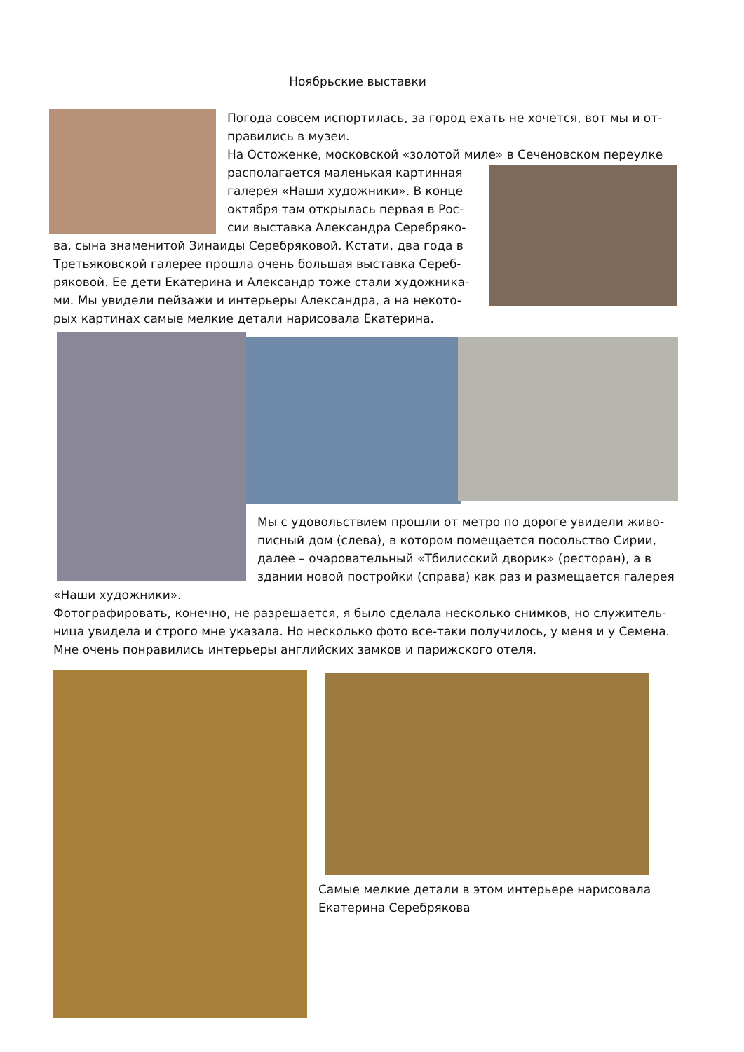Ноябрьские выставки
Погода совсем испортилась, за город ехать не хочется, вот мы и от-правились в музеи.
На Остоженке, московской «золотой миле» в Сеченовском переулке
располагается маленькая картинная галерея «Наши художники». В конце октября там открылась первая в Рос-сии выставка Александра Серебряко-
ва, сына знаменитой Зинаиды Серебряковой. Кстати, два года в Третьяковской галерее прошла очень большая выставка Сереб-ряковой. Ее дети Екатерина и Александр тоже стали художника-ми. Мы увидели пейзажи и интерьеры Александра, а на некото-рых картинах самые мелкие детали нарисовала Екатерина.
Мы с удовольствием прошли от метро по дороге увидели живо-писный дом (слева), в котором помещается посольство Сирии, далее – очаровательный «Тбилисский дворик» (ресторан), а в здании новой постройки (справа) как раз и размещается галерея
«Наши художники».
Фотографировать, конечно, не разрешается, я было сделала несколько снимков, но служитель-ница увидела и строго мне указала. Но несколько фото все-таки получилось, у меня и у Семена. Мне очень понравились интерьеры английских замков и парижского отеля.
Самые мелкие детали в этом интерьере нарисовала Екатерина Серебрякова